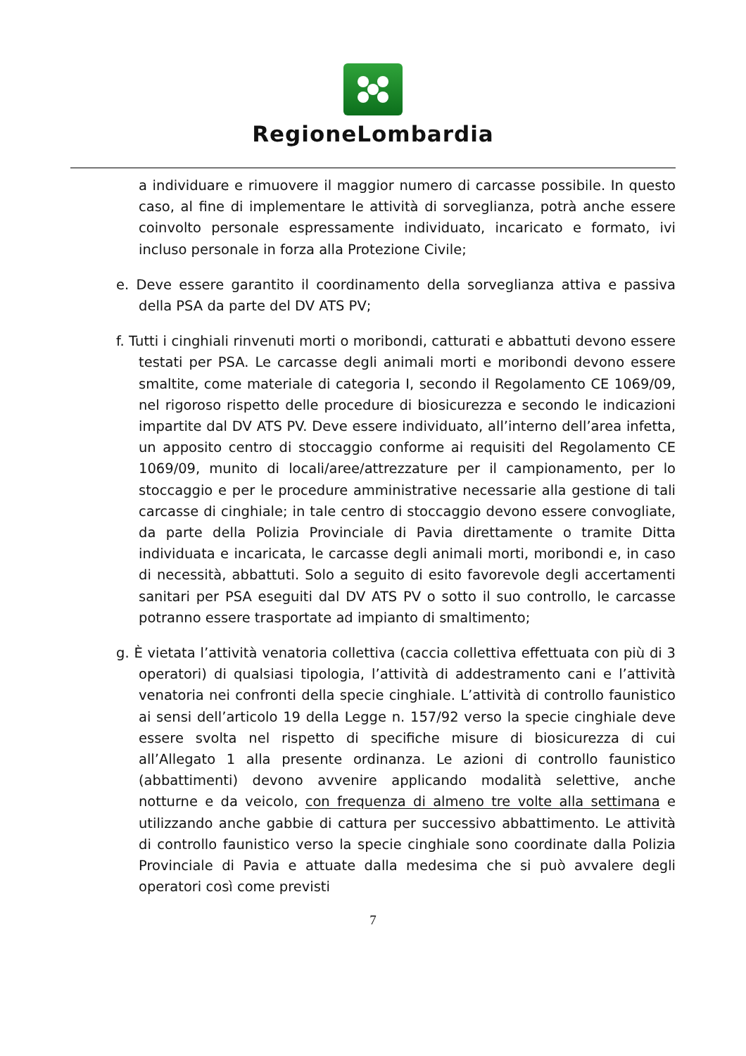RegioneLombardia
a individuare e rimuovere il maggior numero di carcasse possibile. In questo caso, al fine di implementare le attività di sorveglianza, potrà anche essere coinvolto personale espressamente individuato, incaricato e formato, ivi incluso personale in forza alla Protezione Civile;
e. Deve essere garantito il coordinamento della sorveglianza attiva e passiva della PSA da parte del DV ATS PV;
f. Tutti i cinghiali rinvenuti morti o moribondi, catturati e abbattuti devono essere testati per PSA. Le carcasse degli animali morti e moribondi devono essere smaltite, come materiale di categoria I, secondo il Regolamento CE 1069/09, nel rigoroso rispetto delle procedure di biosicurezza e secondo le indicazioni impartite dal DV ATS PV. Deve essere individuato, all’interno dell’area infetta, un apposito centro di stoccaggio conforme ai requisiti del Regolamento CE 1069/09, munito di locali/aree/attrezzature per il campionamento, per lo stoccaggio e per le procedure amministrative necessarie alla gestione di tali carcasse di cinghiale; in tale centro di stoccaggio devono essere convogliate, da parte della Polizia Provinciale di Pavia direttamente o tramite Ditta individuata e incaricata, le carcasse degli animali morti, moribondi e, in caso di necessità, abbattuti. Solo a seguito di esito favorevole degli accertamenti sanitari per PSA eseguiti dal DV ATS PV o sotto il suo controllo, le carcasse potranno essere trasportate ad impianto di smaltimento;
g. È vietata l’attività venatoria collettiva (caccia collettiva effettuata con più di 3 operatori) di qualsiasi tipologia, l’attività di addestramento cani e l’attività venatoria nei confronti della specie cinghiale. L’attività di controllo faunistico ai sensi dell’articolo 19 della Legge n. 157/92 verso la specie cinghiale deve essere svolta nel rispetto di specifiche misure di biosicurezza di cui all’Allegato 1 alla presente ordinanza. Le azioni di controllo faunistico (abbattimenti) devono avvenire applicando modalità selettive, anche notturne e da veicolo, con frequenza di almeno tre volte alla settimana e utilizzando anche gabbie di cattura per successivo abbattimento. Le attività di controllo faunistico verso la specie cinghiale sono coordinate dalla Polizia Provinciale di Pavia e attuate dalla medesima che si può avvalere degli operatori così come previsti
7